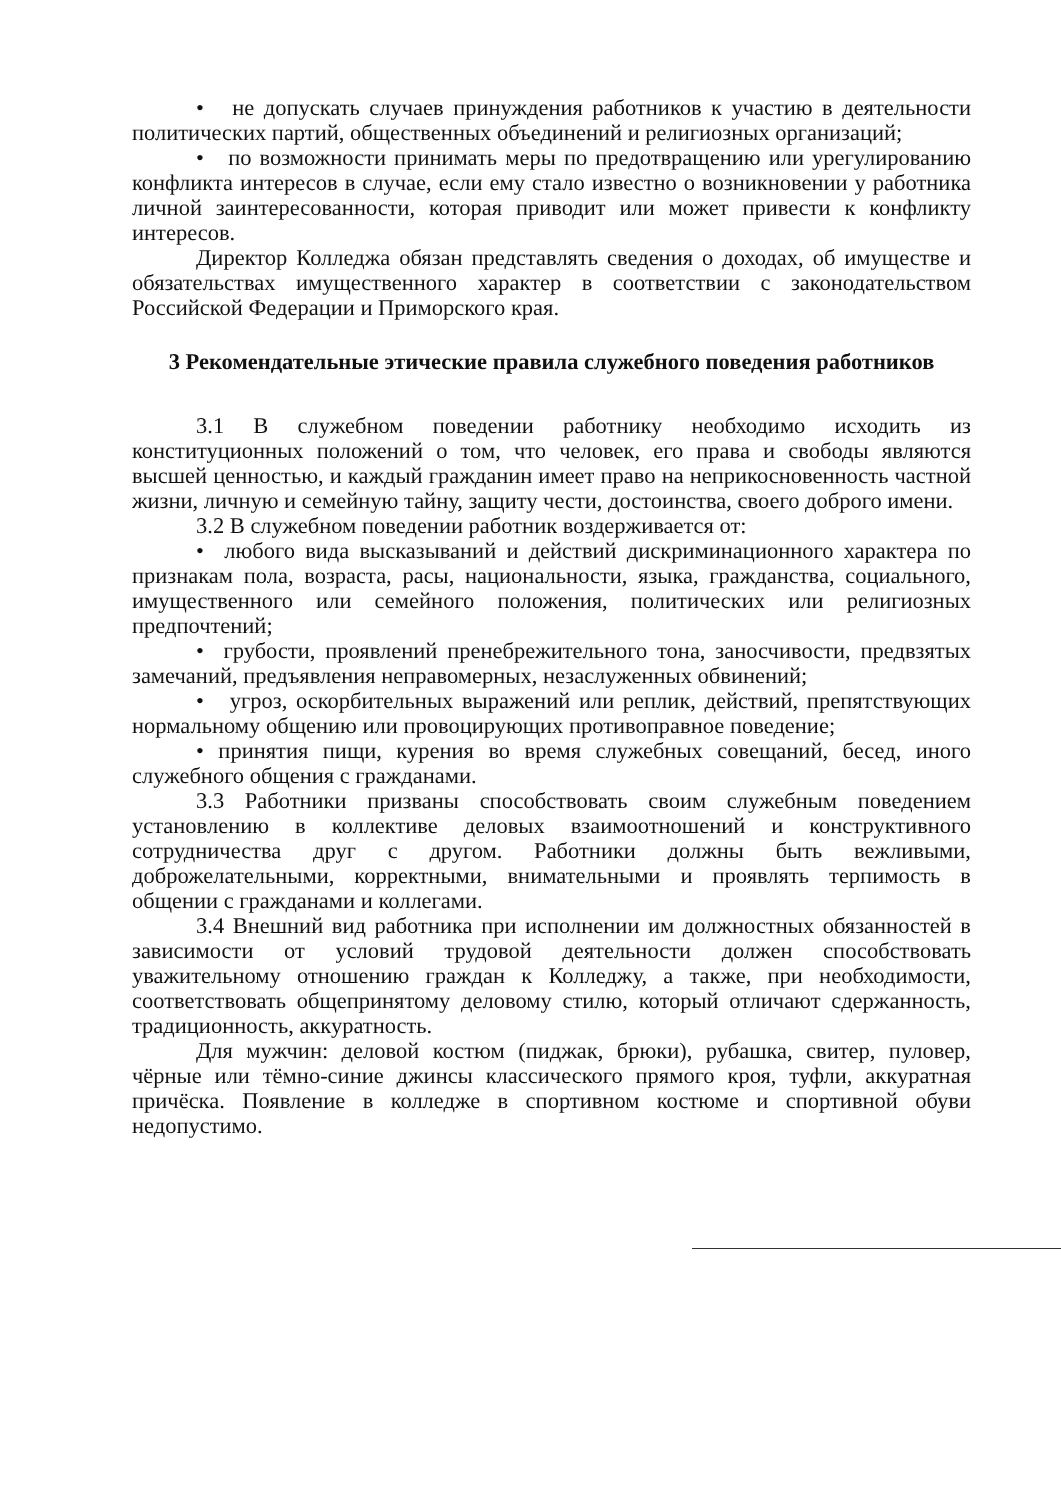• не допускать случаев принуждения работников к участию в деятельности политических партий, общественных объединений и религиозных организаций;
• по возможности принимать меры по предотвращению или урегулированию конфликта интересов в случае, если ему стало известно о возникновении у работника личной заинтересованности, которая приводит или может привести к конфликту интересов.
Директор Колледжа обязан представлять сведения о доходах, об имуществе и обязательствах имущественного характер в соответствии с законодательством Российской Федерации и Приморского края.
3 Рекомендательные этические правила служебного поведения работников
3.1 В служебном поведении работнику необходимо исходить из конституционных положений о том, что человек, его права и свободы являются высшей ценностью, и каждый гражданин имеет право на неприкосновенность частной жизни, личную и семейную тайну, защиту чести, достоинства, своего доброго имени.
3.2 В служебном поведении работник воздерживается от:
• любого вида высказываний и действий дискриминационного характера по признакам пола, возраста, расы, национальности, языка, гражданства, социального, имущественного или семейного положения, политических или религиозных предпочтений;
• грубости, проявлений пренебрежительного тона, заносчивости, предвзятых замечаний, предъявления неправомерных, незаслуженных обвинений;
• угроз, оскорбительных выражений или реплик, действий, препятствующих нормальному общению или провоцирующих противоправное поведение;
• принятия пищи, курения во время служебных совещаний, бесед, иного служебного общения с гражданами.
3.3 Работники призваны способствовать своим служебным поведением установлению в коллективе деловых взаимоотношений и конструктивного сотрудничества друг с другом. Работники должны быть вежливыми, доброжелательными, корректными, внимательными и проявлять терпимость в общении с гражданами и коллегами.
3.4 Внешний вид работника при исполнении им должностных обязанностей в зависимости от условий трудовой деятельности должен способствовать уважительному отношению граждан к Колледжу, а также, при необходимости, соответствовать общепринятому деловому стилю, который отличают сдержанность, традиционность, аккуратность.
Для мужчин: деловой костюм (пиджак, брюки), рубашка, свитер, пуловер, чёрные или тёмно-синие джинсы классического прямого кроя, туфли, аккуратная причёска. Появление в колледже в спортивном костюме и спортивной обуви недопустимо.